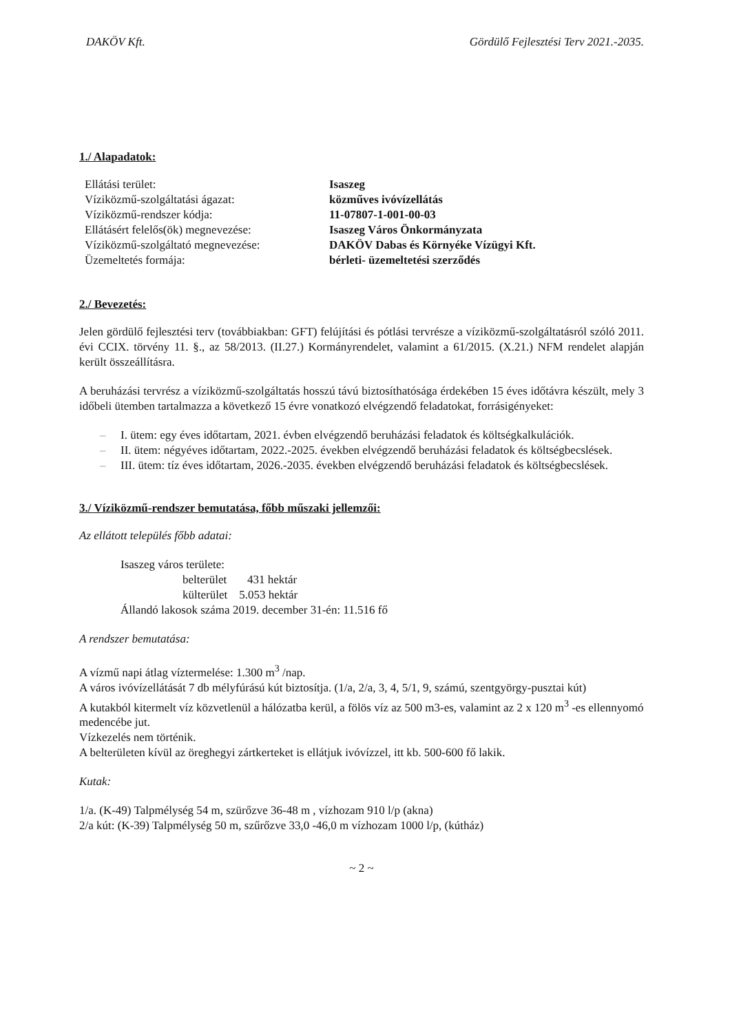DAKÖV Kft. Gördülő Fejlesztési Terv 2021.-2035.
1./ Alapadatok:
Ellátási terület: Isaszeg Víziközmű-szolgáltatási ágazat: közműves ivóvízellátás Víziközmű-rendszer kódja: 11-07807-1-001-00-03 Ellátásért felelős(ök) megnevezése: Isaszeg Város Önkormányzata Víziközmű-szolgáltató megnevezése: DAKÖV Dabas és Környéke Vízügyi Kft. Üzemeltetés formája: bérleti- üzemeltetési szerződés
2./ Bevezetés:
Jelen gördülő fejlesztési terv (továbbiakban: GFT) felújítási és pótlási tervrésze a víziközmű-szolgáltatásról szóló 2011. évi CCIX. törvény 11. §., az 58/2013. (II.27.) Kormányrendelet, valamint a 61/2015. (X.21.) NFM rendelet alapján került összeállításra.
A beruházási tervrész a víziközmű-szolgáltatás hosszú távú biztosíthatósága érdekében 15 éves időtávra készült, mely 3 időbeli ütemben tartalmazza a következő 15 évre vonatkozó elvégzendő feladatokat, forrásigényeket:
– I. ütem: egy éves időtartam, 2021. évben elvégzendő beruházási feladatok és költségkalkulációk.
– II. ütem: négyéves időtartam, 2022.-2025. években elvégzendő beruházási feladatok és költségbecslések.
– III. ütem: tíz éves időtartam, 2026.-2035. években elvégzendő beruházási feladatok és költségbecslések.
3./ Víziközmű-rendszer bemutatása, főbb műszaki jellemzői:
Az ellátott település főbb adatai:
Isaszeg város területe:
belterület 431 hektár
külterület 5.053 hektár
Állandó lakosok száma 2019. december 31-én: 11.516 fő
A rendszer bemutatása:
A vízmű napi átlag víztermelése: 1.300 m<sup>3</sup> /nap.
A város ivóvízellátását 7 db mélyfúrású kút biztosítja. (1/a, 2/a, 3, 4, 5/1, 9, számú, szentgyörgy-pusztai kút)
A kutakból kitermelt víz közvetlenül a hálózatba kerül, a fölös víz az 500 m3-es, valamint az 2 x 120 m<sup>3</sup> -es ellennyomó medencébe jut.
Vízkezelés nem történik.
A belterületen kívül az öreghegyi zártkerteket is ellátjuk ivóvízzel, itt kb. 500-600 fő lakik.
Kutak:
1/a. (K-49) Talpmélység 54 m, szürőzve 36-48 m , vízhozam 910 l/p (akna)
2/a kút: (K-39) Talpmélység 50 m, szűrőzve 33,0 -46,0 m vízhozam 1000 l/p, (kútház)
~ 2 ~